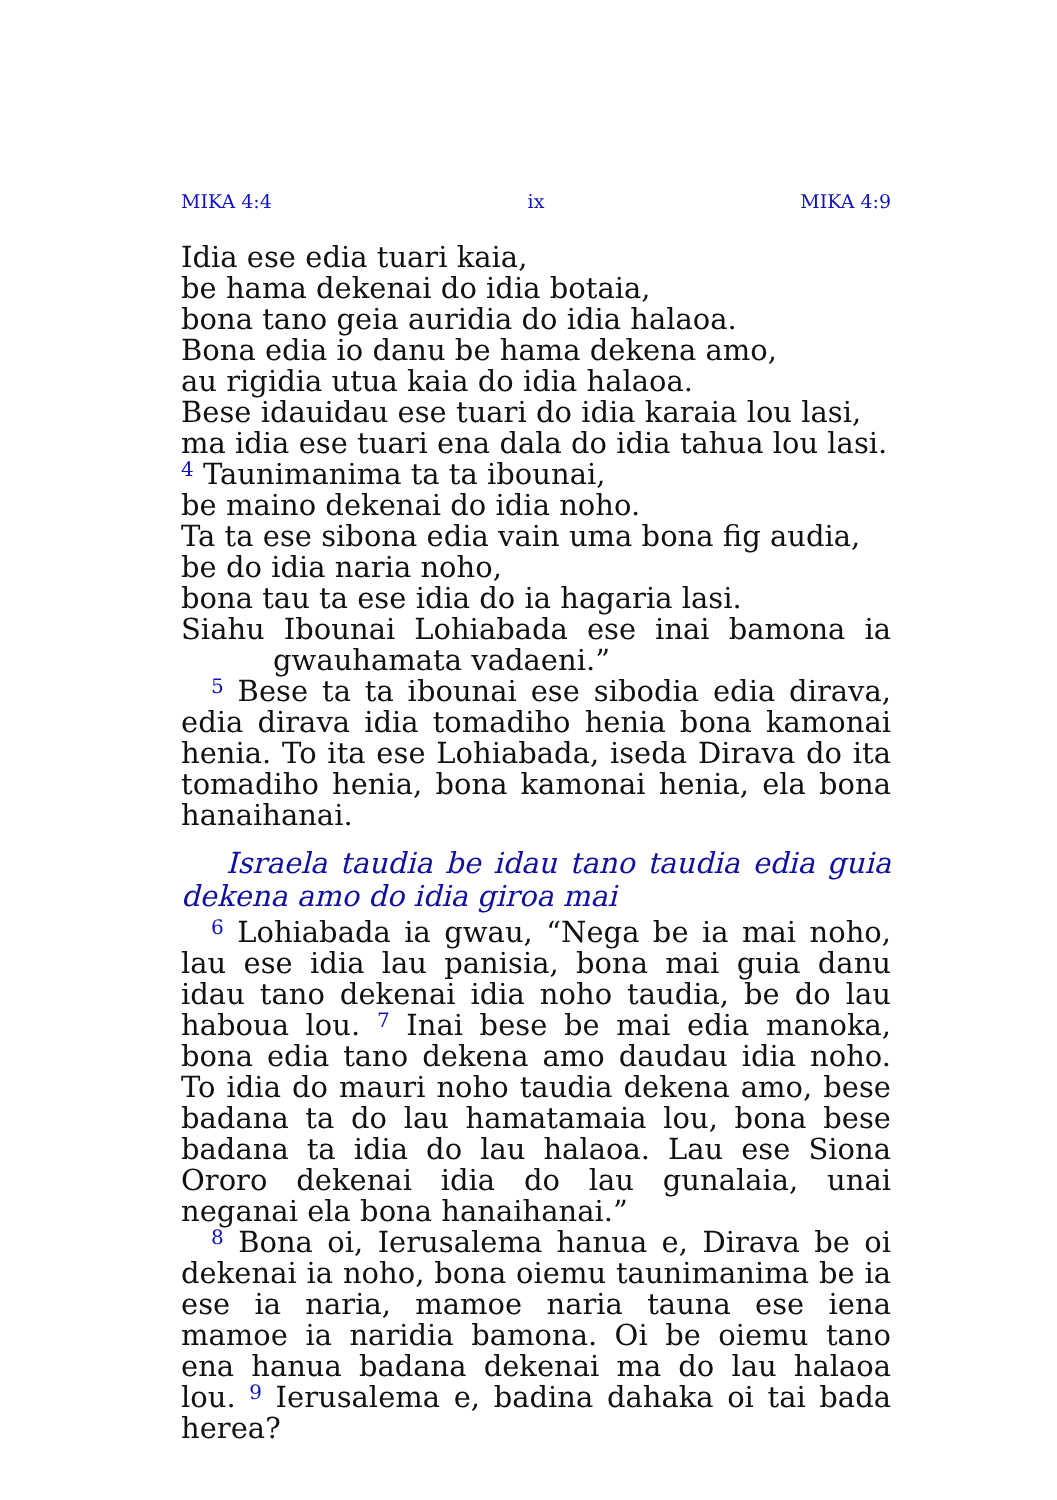MIKA 4:4 ix MIKA 4:9
Idia ese edia tuari kaia,
be hama dekenai do idia botaia,
bona tano geia auridia do idia halaoa.
Bona edia io danu be hama dekena amo,
au rigidia utua kaia do idia halaoa.
Bese idauidau ese tuari do idia karaia lou lasi,
ma idia ese tuari ena dala do idia tahua lou lasi.
<sup>4</sup> Taunimanima ta ta ibounai,
be maino dekenai do idia noho.
Ta ta ese sibona edia vain uma bona fig audia,
be do idia naria noho,
bona tau ta ese idia do ia hagaria lasi.
Siahu Ibounai Lohiabada ese inai bamona ia gwauhamata vadaeni.”
<sup>5</sup> Bese ta ta ibounai ese sibodia edia dirava, edia dirava idia tomadiho henia bona kamonai henia. To ita ese Lohiabada, iseda Dirava do ita tomadiho henia, bona kamonai henia, ela bona hanaihanai.
Israela taudia be idau tano taudia edia guia dekena amo do idia giroa mai
<sup>6</sup> Lohiabada ia gwau, “Nega be ia mai noho, lau ese idia lau panisia, bona mai guia danu idau tano dekenai idia noho taudia, be do lau haboua lou. <sup>7</sup> Inai bese be mai edia manoka, bona edia tano dekena amo daudau idia noho. To idia do mauri noho taudia dekena amo, bese badana ta do lau hamatamaia lou, bona bese badana ta idia do lau halaoa. Lau ese Siona Ororo dekenai idia do lau gunalaia, unai neganai ela bona hanaihanai.”
<sup>8</sup> Bona oi, Ierusalema hanua e, Dirava be oi dekenai ia noho, bona oiemu taunimanima be ia ese ia naria, mamoe naria tauna ese iena mamoe ia naridia bamona. Oi be oiemu tano ena hanua badana dekenai ma do lau halaoa lou. <sup>9</sup> Ierusalema e, badina dahaka oi tai bada herea?